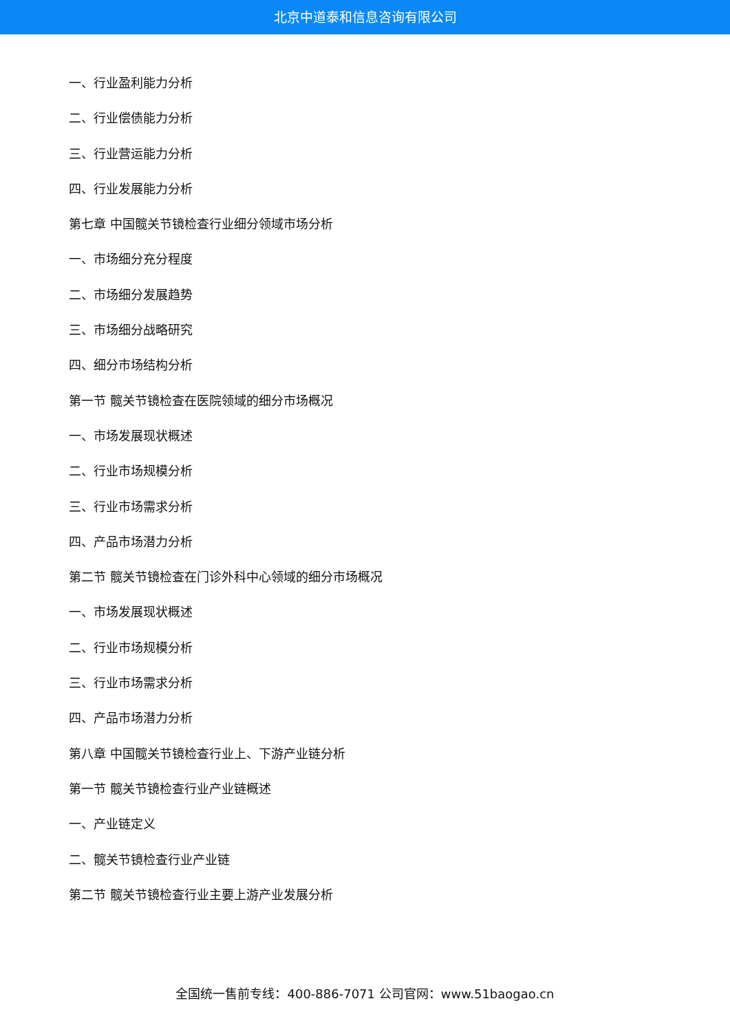北京中道泰和信息咨询有限公司
一、行业盈利能力分析
二、行业偿债能力分析
三、行业营运能力分析
四、行业发展能力分析
第七章 中国髋关节镜检查行业细分领域市场分析
一、市场细分充分程度
二、市场细分发展趋势
三、市场细分战略研究
四、细分市场结构分析
第一节 髋关节镜检查在医院领域的细分市场概况
一、市场发展现状概述
二、行业市场规模分析
三、行业市场需求分析
四、产品市场潜力分析
第二节 髋关节镜检查在门诊外科中心领域的细分市场概况
一、市场发展现状概述
二、行业市场规模分析
三、行业市场需求分析
四、产品市场潜力分析
第八章 中国髋关节镜检查行业上、下游产业链分析
第一节 髋关节镜检查行业产业链概述
一、产业链定义
二、髋关节镜检查行业产业链
第二节 髋关节镜检查行业主要上游产业发展分析
全国统一售前专线：400-886-7071 公司官网：www.51baogao.cn